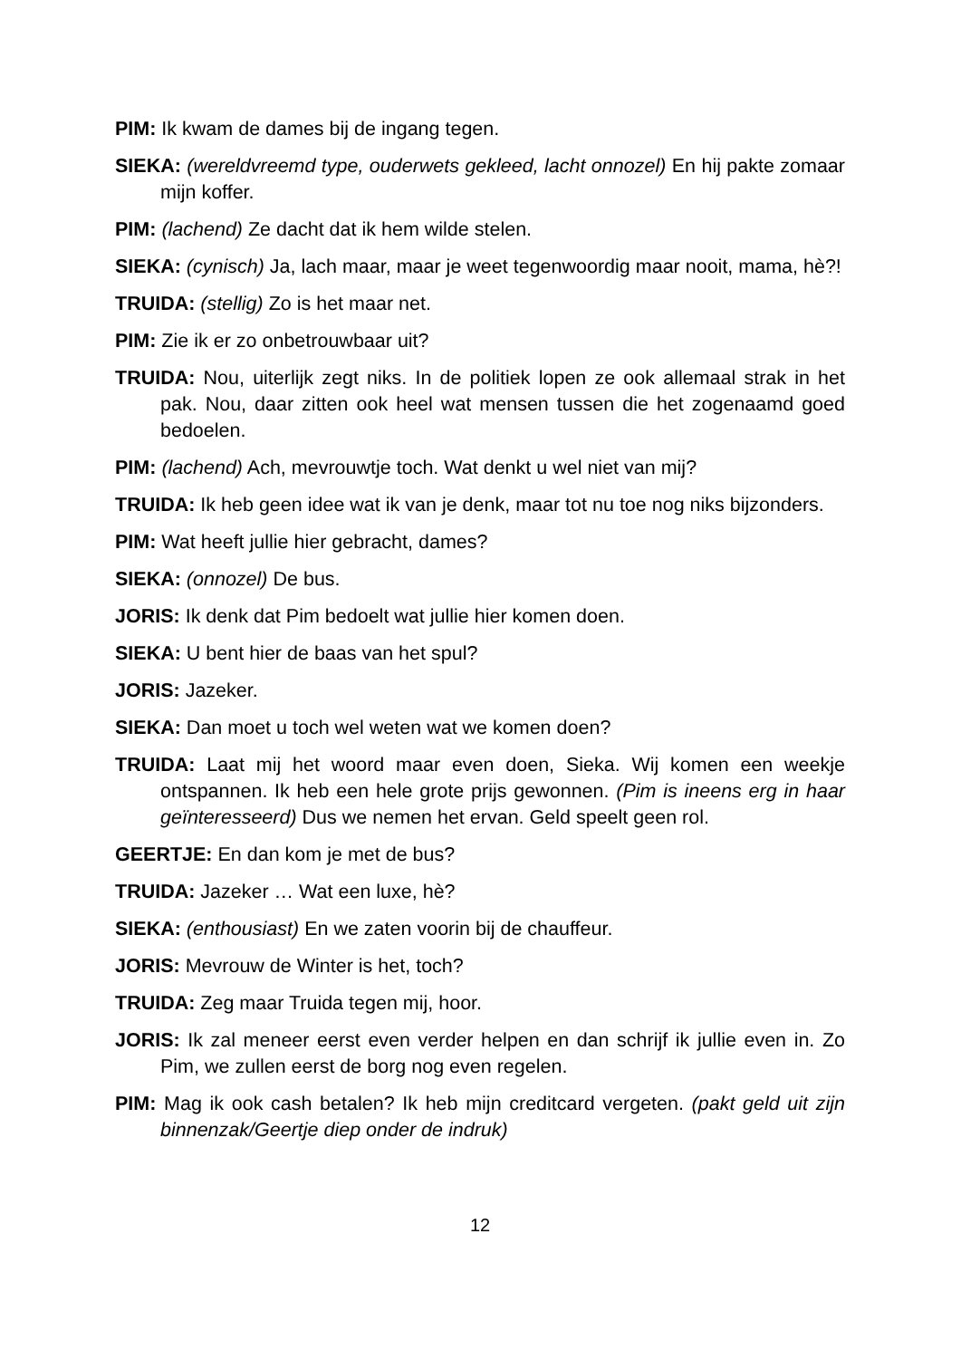PIM: Ik kwam de dames bij de ingang tegen.
SIEKA: (wereldvreemd type, ouderwets gekleed, lacht onnozel) En hij pakte zomaar mijn koffer.
PIM: (lachend) Ze dacht dat ik hem wilde stelen.
SIEKA: (cynisch) Ja, lach maar, maar je weet tegenwoordig maar nooit, mama, hè?!
TRUIDA: (stellig) Zo is het maar net.
PIM: Zie ik er zo onbetrouwbaar uit?
TRUIDA: Nou, uiterlijk zegt niks. In de politiek lopen ze ook allemaal strak in het pak. Nou, daar zitten ook heel wat mensen tussen die het zogenaamd goed bedoelen.
PIM: (lachend) Ach, mevrouwtje toch. Wat denkt u wel niet van mij?
TRUIDA: Ik heb geen idee wat ik van je denk, maar tot nu toe nog niks bijzonders.
PIM: Wat heeft jullie hier gebracht, dames?
SIEKA: (onnozel) De bus.
JORIS: Ik denk dat Pim bedoelt wat jullie hier komen doen.
SIEKA: U bent hier de baas van het spul?
JORIS: Jazeker.
SIEKA: Dan moet u toch wel weten wat we komen doen?
TRUIDA: Laat mij het woord maar even doen, Sieka. Wij komen een weekje ontspannen. Ik heb een hele grote prijs gewonnen. (Pim is ineens erg in haar geïnteresseerd) Dus we nemen het ervan. Geld speelt geen rol.
GEERTJE: En dan kom je met de bus?
TRUIDA: Jazeker … Wat een luxe, hè?
SIEKA: (enthousiast) En we zaten voorin bij de chauffeur.
JORIS: Mevrouw de Winter is het, toch?
TRUIDA: Zeg maar Truida tegen mij, hoor.
JORIS: Ik zal meneer eerst even verder helpen en dan schrijf ik jullie even in. Zo Pim, we zullen eerst de borg nog even regelen.
PIM: Mag ik ook cash betalen? Ik heb mijn creditcard vergeten. (pakt geld uit zijn binnenzak/Geertje diep onder de indruk)
12